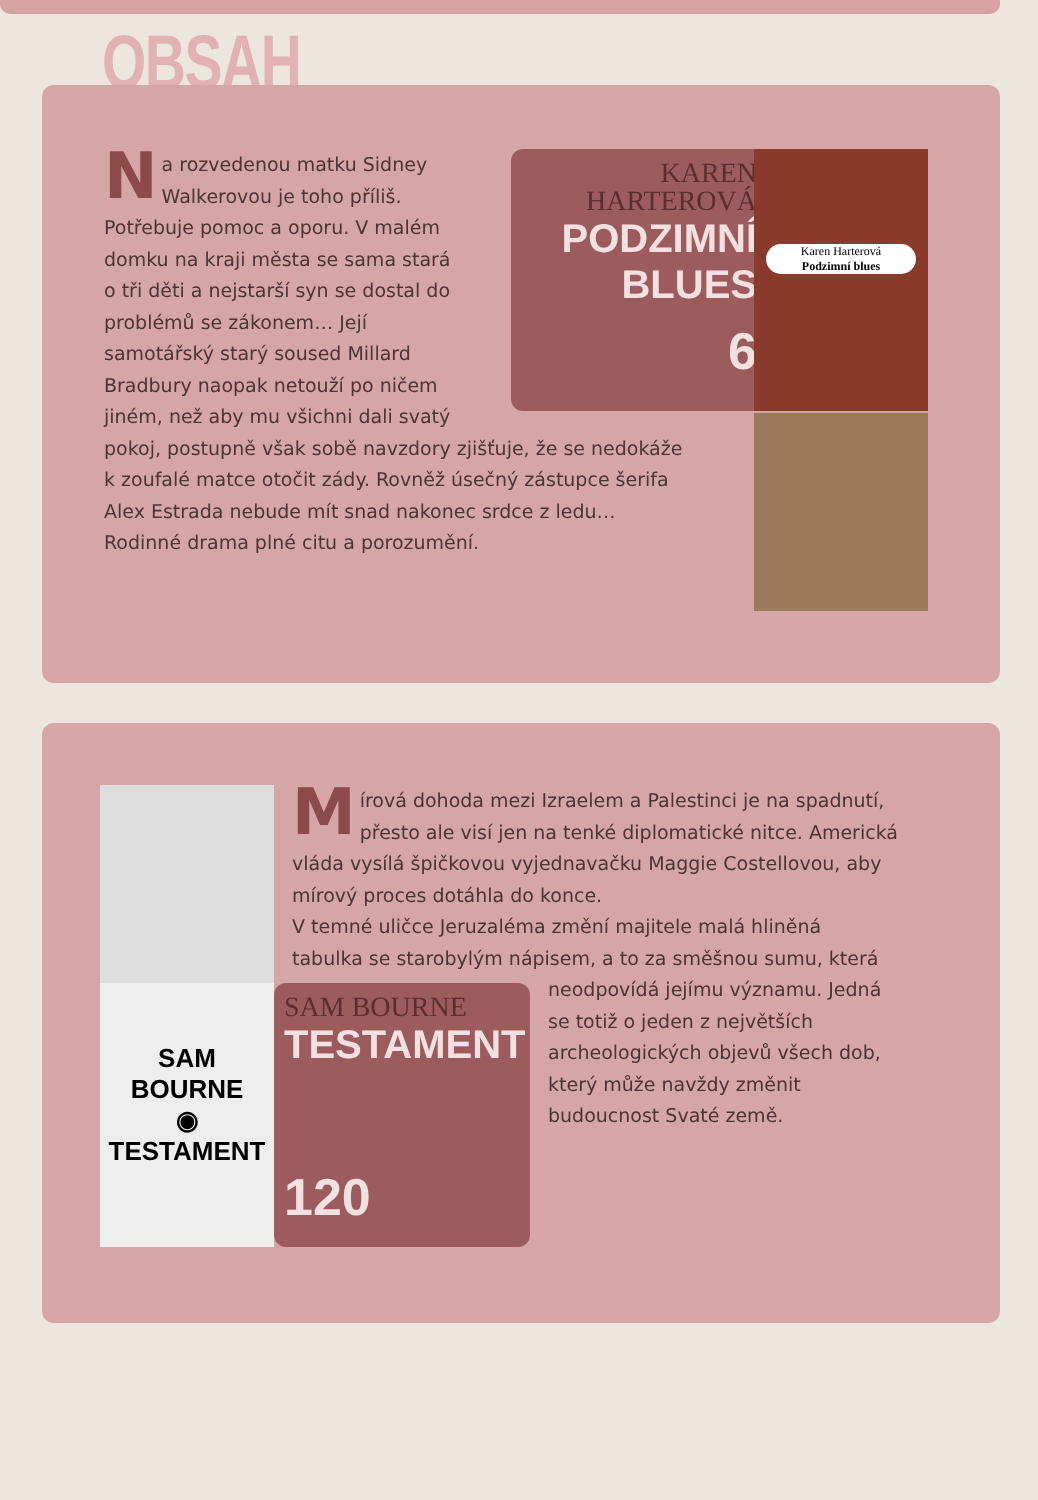OBSAH
KAREN
HARTEROVÁ
PODZIMNÍ
BLUES
6
Karen Harterová
Podzimní blues
Na rozvedenou matku Sidney
Walkerovou je toho příliš.
Potřebuje pomoc a oporu. V malém
domku na kraji města se sama stará
o tři děti a nejstarší syn se dostal do
problémů se zákonem… Její
samotářský starý soused Millard
Bradbury naopak netouží po ničem
jiném, než aby mu všichni dali svatý
pokoj, postupně však sobě navzdory zjišťuje, že se nedokáže
k zoufalé matce otočit zády. Rovněž úsečný zástupce šerifa
Alex Estrada nebude mít snad nakonec srdce z ledu…
Rodinné drama plné citu a porozumění.
SAM BOURNE
◉
TESTAMENT
SAM BOURNE
TESTAMENT
120
Mírová dohoda mezi Izraelem a Palestinci je na spadnutí,
přesto ale visí jen na tenké diplomatické nitce. Americká
vláda vysílá špičkovou vyjednavačku Maggie Costellovou, aby
mírový proces dotáhla do konce.
V temné uličce Jeruzaléma změní majitele malá hliněná
tabulka se starobylým nápisem, a to za směšnou sumu, která
neodpovídá jejímu významu. Jedná
se totiž o jeden z největších
archeologických objevů všech dob,
který může navždy změnit
budoucnost Svaté země.